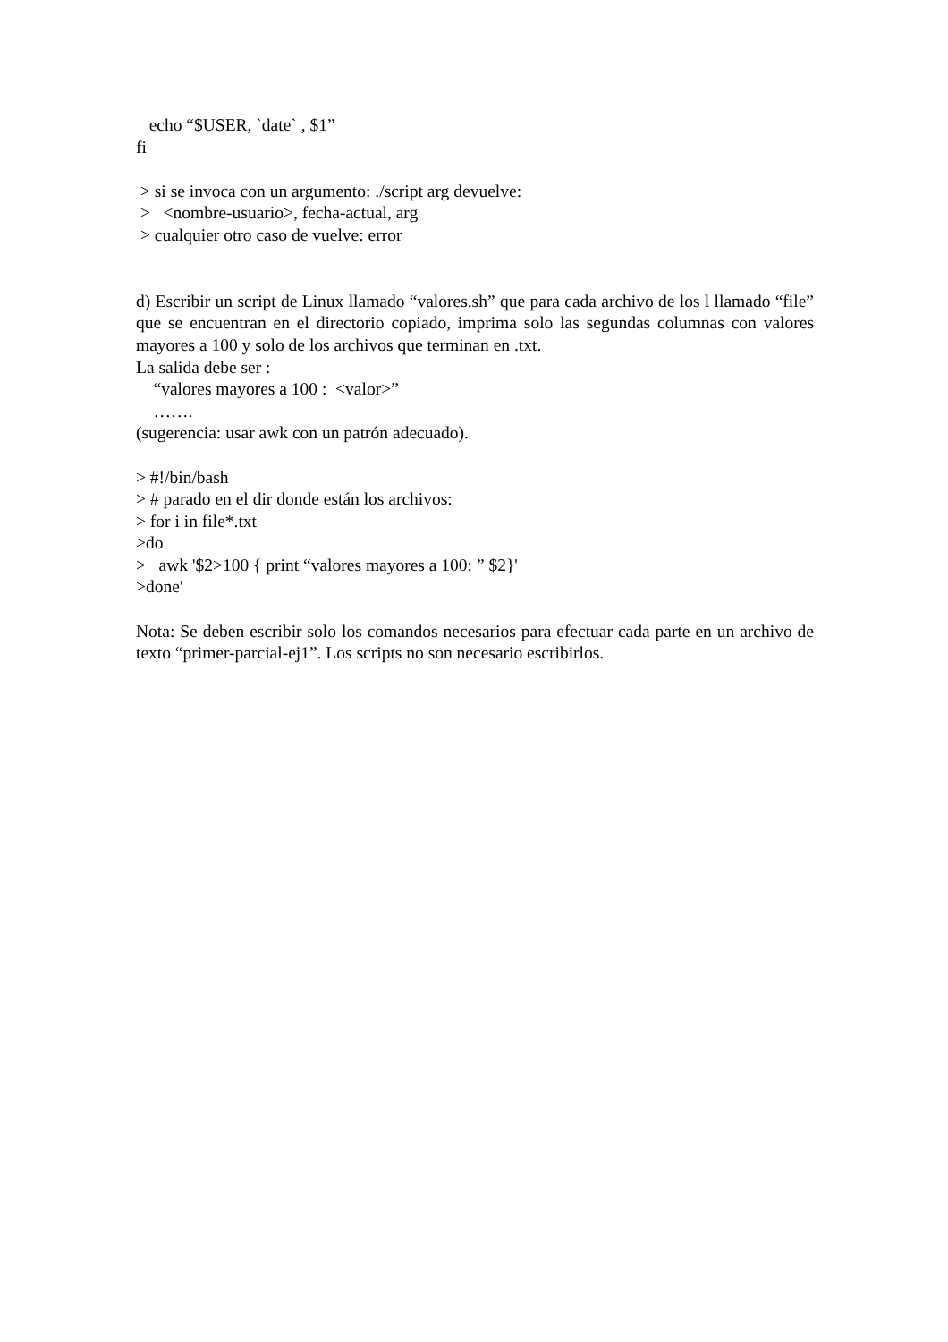echo “$USER, `date` , $1”
fi
> si se invoca con un argumento: ./script arg devuelve:
> <nombre-usuario>, fecha-actual, arg
> cualquier otro caso de vuelve: error
d) Escribir un script de Linux llamado “valores.sh” que para cada archivo de los l llamado “file” que se encuentran en el directorio copiado, imprima solo las segundas columnas con valores mayores a 100 y solo de los archivos que terminan en .txt.
La salida debe ser :
“valores mayores a 100 : <valor>”
…….
(sugerencia: usar awk con un patrón adecuado).
> #!/bin/bash
> # parado en el dir donde están los archivos:
> for i in file*.txt
>do
> awk '$2>100 { print “valores mayores a 100: ” $2}'
>done'
Nota: Se deben escribir solo los comandos necesarios para efectuar cada parte en un archivo de texto “primer-parcial-ej1”. Los scripts no son necesario escribirlos.